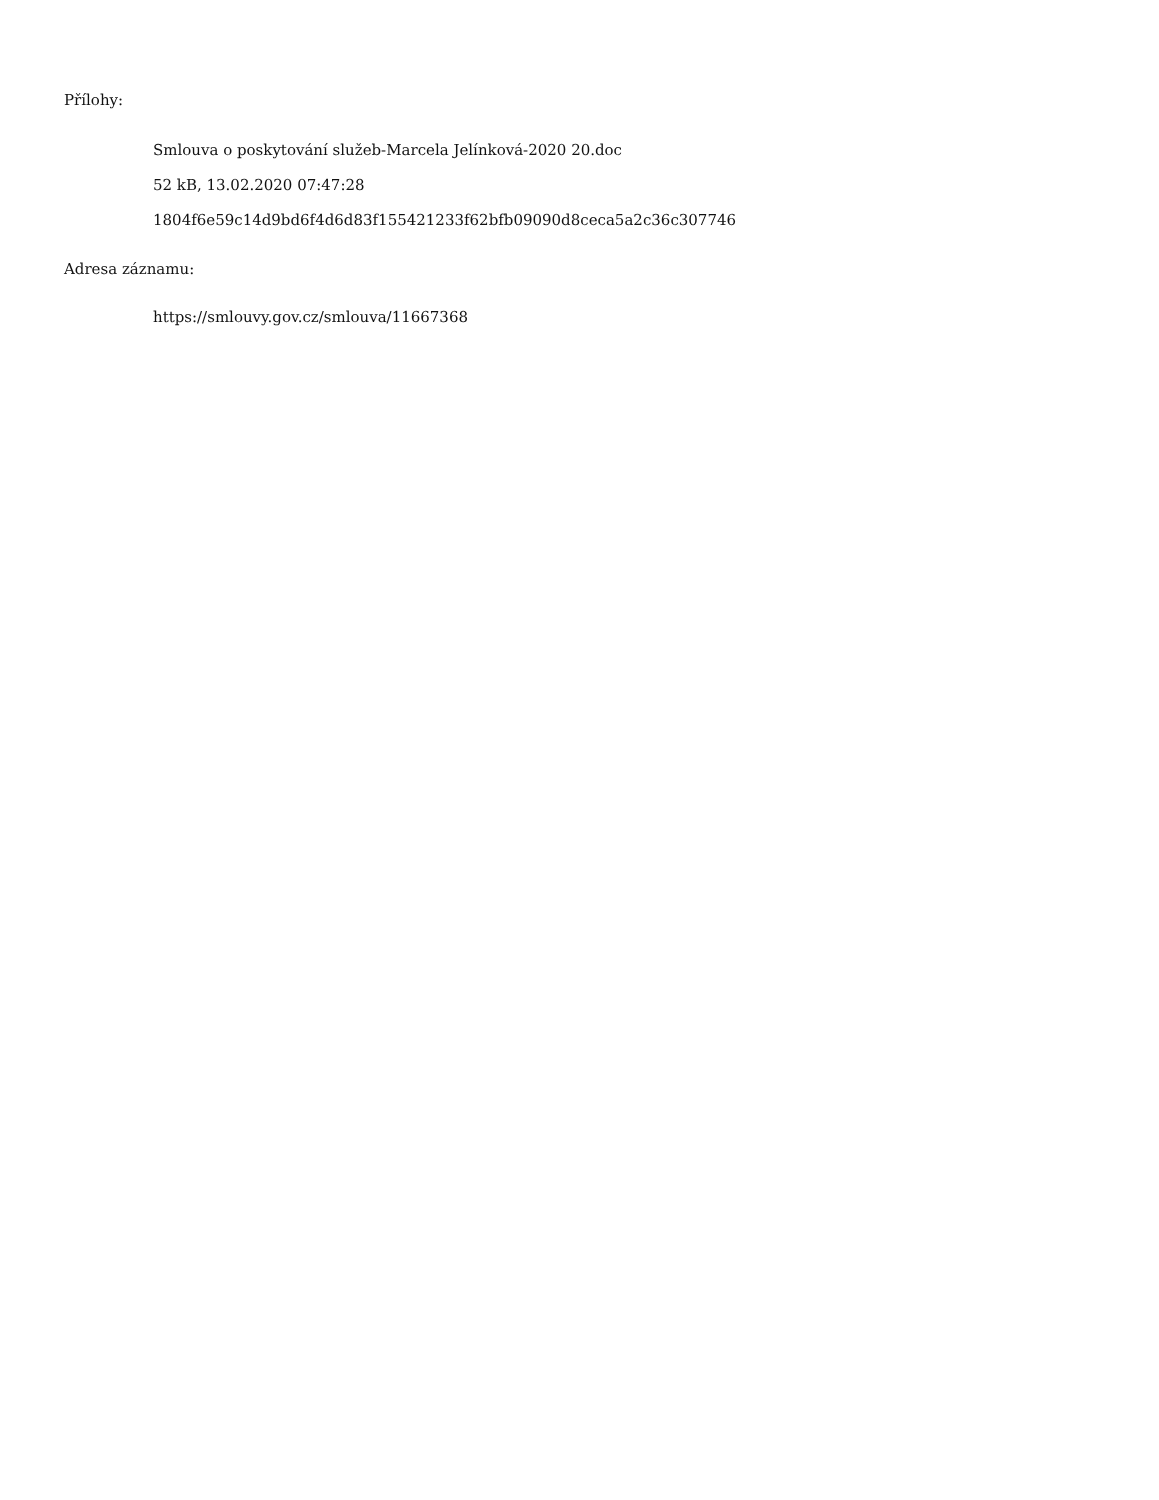Přílohy:
Smlouva o poskytování služeb-Marcela Jelínková-2020 20.doc
52 kB, 13.02.2020 07:47:28
1804f6e59c14d9bd6f4d6d83f155421233f62bfb09090d8ceca5a2c36c307746
Adresa záznamu:
https://smlouvy.gov.cz/smlouva/11667368